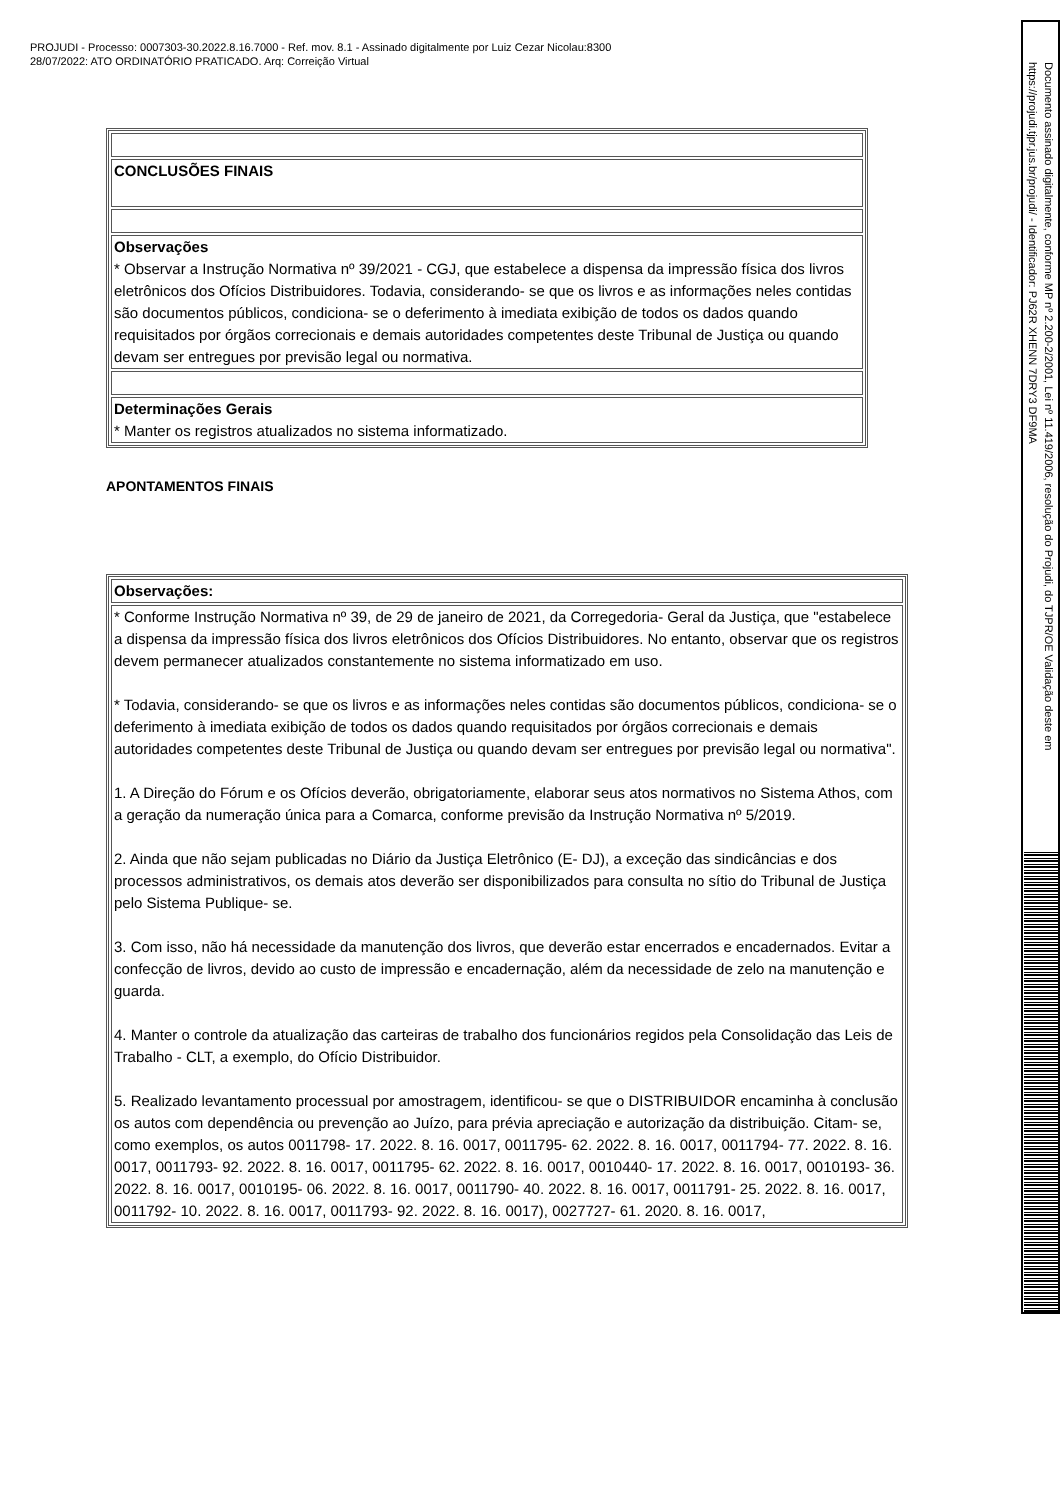PROJUDI - Processo: 0007303-30.2022.8.16.7000 - Ref. mov. 8.1 - Assinado digitalmente por Luiz Cezar Nicolau:8300
28/07/2022: ATO ORDINATÓRIO PRATICADO. Arq: Correição Virtual
| CONCLUSÕES FINAIS |
| Observações * Observar a Instrução Normativa nº 39/2021 - CGJ, que estabelece a dispensa da impressão física dos livros eletrônicos dos Ofícios Distribuidores. Todavia, considerando- se que os livros e as informações neles contidas são documentos públicos, condiciona- se o deferimento à imediata exibição de todos os dados quando requisitados por órgãos correcionais e demais autoridades competentes deste Tribunal de Justiça ou quando devam ser entregues por previsão legal ou normativa. |
| Determinações Gerais * Manter os registros atualizados no sistema informatizado. |
APONTAMENTOS FINAIS
| Observações: |
| * Conforme Instrução Normativa nº 39, de 29 de janeiro de 2021, da Corregedoria- Geral da Justiça, que "estabelece a dispensa da impressão física dos livros eletrônicos dos Ofícios Distribuidores. No entanto, observar que os registros devem permanecer atualizados constantemente no sistema informatizado em uso. * Todavia, considerando- se que os livros e as informações neles contidas são documentos públicos, condiciona- se o deferimento à imediata exibição de todos os dados quando requisitados por órgãos correcionais e demais autoridades competentes deste Tribunal de Justiça ou quando devam ser entregues por previsão legal ou normativa". 1. A Direção do Fórum e os Ofícios deverão, obrigatoriamente, elaborar seus atos normativos no Sistema Athos, com a geração da numeração única para a Comarca, conforme previsão da Instrução Normativa nº 5/2019. 2. Ainda que não sejam publicadas no Diário da Justiça Eletrônico (E- DJ), a exceção das sindicâncias e dos processos administrativos, os demais atos deverão ser disponibilizados para consulta no sítio do Tribunal de Justiça pelo Sistema Publique- se. 3. Com isso, não há necessidade da manutenção dos livros, que deverão estar encerrados e encadernados. Evitar a confecção de livros, devido ao custo de impressão e encadernação, além da necessidade de zelo na manutenção e guarda. 4. Manter o controle da atualização das carteiras de trabalho dos funcionários regidos pela Consolidação das Leis de Trabalho - CLT, a exemplo, do Ofício Distribuidor. 5. Realizado levantamento processual por amostragem, identificou- se que o DISTRIBUIDOR encaminha à conclusão os autos com dependência ou prevenção ao Juízo, para prévia apreciação e autorização da distribuição. Citam- se, como exemplos, os autos 0011798- 17. 2022. 8. 16. 0017, 0011795- 62. 2022. 8. 16. 0017, 0011794- 77. 2022. 8. 16. 0017, 0011793- 92. 2022. 8. 16. 0017, 0011795- 62. 2022. 8. 16. 0017, 0010440- 17. 2022. 8. 16. 0017, 0010193- 36. 2022. 8. 16. 0017, 0010195- 06. 2022. 8. 16. 0017, 0011790- 40. 2022. 8. 16. 0017, 0011791- 25. 2022. 8. 16. 0017, 0011792- 10. 2022. 8. 16. 0017, 0011793- 92. 2022. 8. 16. 0017), 0027727- 61. 2020. 8. 16. 0017, |
Documento assinado digitalmente, conforme MP nº 2.200-2/2001, Lei nº 11.419/2006, resolução do Projudi, do TJPR/OE Validação deste em https://projudi.tjpr.jus.br/projudi/ - Identificador: PJ62R XHENN 7DRY3 DF9MA